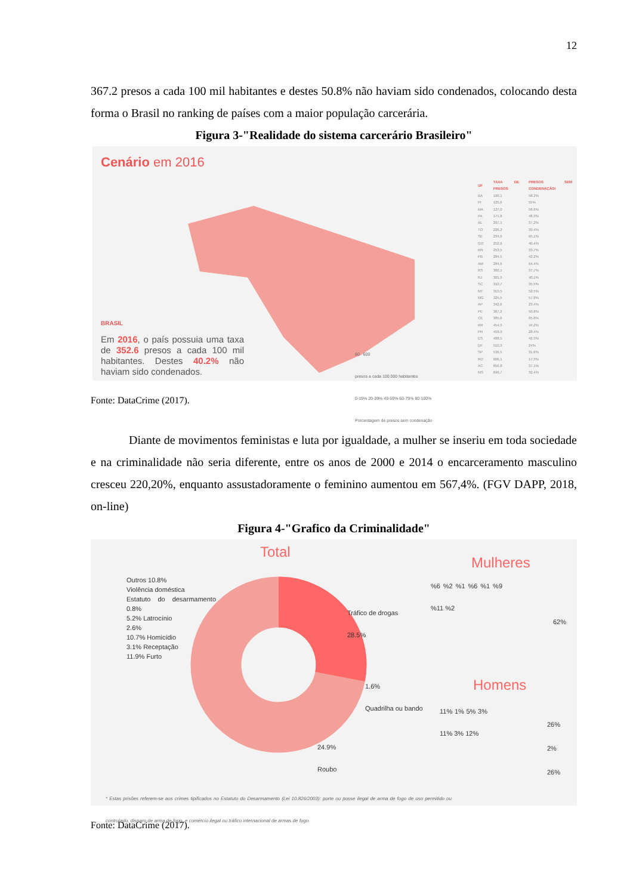12
367.2 presos a cada 100 mil habitantes e destes 50.8% não haviam sido condenados, colocando desta forma o Brasil no ranking de países com a maior população carcerária.
Figura 3-"Realidade do sistema carcerário Brasileiro"
Cenário em 2016
BRASIL
Em 2016, o país possuia uma taxa de 352.6 presos a cada 100 mil habitantes. Destes 40.2% não haviam sido condenados.
80 600
presos a cada 100.000 habitantes
0-19% 20-39% 49-59% 60-79% 80-100%
Porcentagem de presos sem condenação
| UF | TAXA DE PRESOS | PRESOS SEM CONDENAÇÃO/ |
| --- | --- | --- |
| BA | 100,1 | 58.2% |
| PI | 125,6 | 55% |
| MA | 127,0 | 58.6% |
| PA | 171,8 | 48.3% |
| AL | 207,1 | 37.2% |
| TO | 226,2 | 39.4% |
| SE | 234,6 | 65.1% |
| GO | 252,6 | 40.4% |
| RN | 253,5 | 33.7% |
| PB | 284,5 | 42.2% |
| AM | 284,6 | 64.4% |
| RS | 300,1 | 37.7% |
| RJ | 301,9 | 40.1% |
| SC | 310,7 | 35.5% |
| MT | 313,5 | 52.5% |
| MG | 325,5 | 57.8% |
| AP | 342,6 | 23.4% |
| PE | 367,2 | 50.8% |
| CE | 385,6 | 65.8% |
| RR | 454,9 | 44.2% |
| PR | 459,9 | 28.4% |
| ES | 488,5 | 42.3% |
| DF | 510,3 | 24% |
| SP | 536,5 | 31.6% |
| RO | 606,1 | 17.3% |
| AC | 656,8 | 37.1% |
| MS | 696,7 | 32.4% |
Fonte: DataCrime (2017).
Diante de movimentos feministas e luta por igualdade, a mulher se inseriu em toda sociedade e na criminalidade não seria diferente, entre os anos de 2000 e 2014 o encarceramento masculino cresceu 220,20%, enquanto assustadoramente o feminino aumentou em 567,4%. (FGV DAPP, 2018, on-line)
Figura 4-"Grafico da Criminalidade"
Total
Outros 10.8%
Violência doméstica
Estatuto do desarmamento 0.8%
5.2% Latrocínio
2.6%
10.7% Homicídio
3.1% Receptação
11.9% Furto
Tráfico de drogas
28.5%
1.6%
Quadrilha ou bando
24.9%
Roubo
Mulheres
%6 %2 %1 %6 %1 %9 %11 %2
62%
Homens
11% 1% 5% 3% 11% 3% 12%
26%
2%
26%
* Estas prisões referem-se aos crimes tipificados no Estatuto do Desarmamento (Lei 10.826/2003): porte ou posse ilegal de arma de fogo de uso permitido ou controlado, disparo de arma de fogo, e comércio ilegal ou tráfico internacional de armas de fogo.
Fonte: DataCrime (2017).